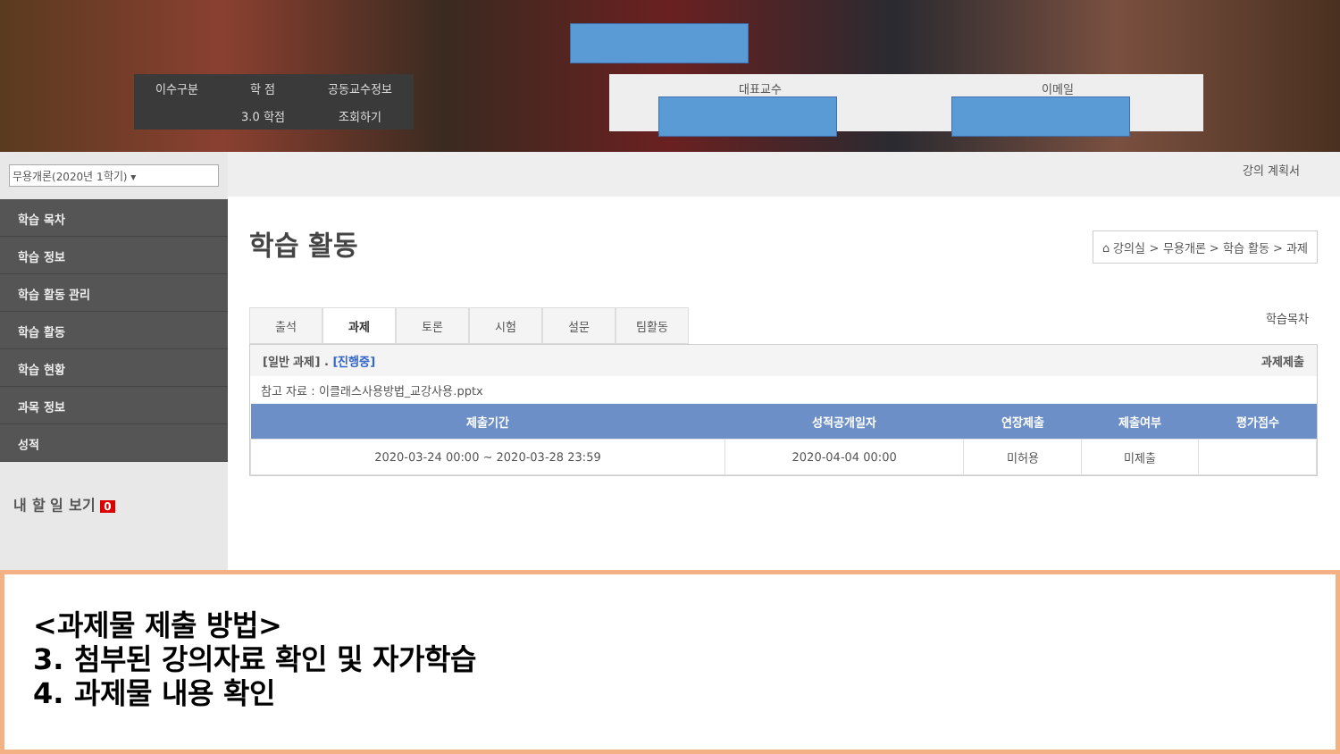| 이수구분 | 학 점 | 공동교수정보 |
| | 3.0 학점 | 조회하기 |
대표교수 이메일
무용개론(2020년 1학기) ▾
학습 목차
학습 정보
학습 활동 관리
학습 활동
학습 현황
과목 정보
성적
내 할 일 보기 0
강의 계획서
학습 활동
⌂ 강의실 > 무용개론 > 학습 활동 > 과제
출석 과제 토론 시험 설문 팀활동
학습목차
[일반 과제] . [진행중] 과제제출
참고 자료 : 이클래스사용방법_교강사용.pptx
| 제출기간 | 성적공개일자 | 연장제출 | 제출여부 | 평가점수 |
| --- | --- | --- | --- | --- |
| 2020-03-24 00:00 ~ 2020-03-28 23:59 | 2020-04-04 00:00 | 미허용 | 미제출 | |
<과제물 제출 방법>
3. 첨부된 강의자료 확인 및 자가학습
4. 과제물 내용 확인